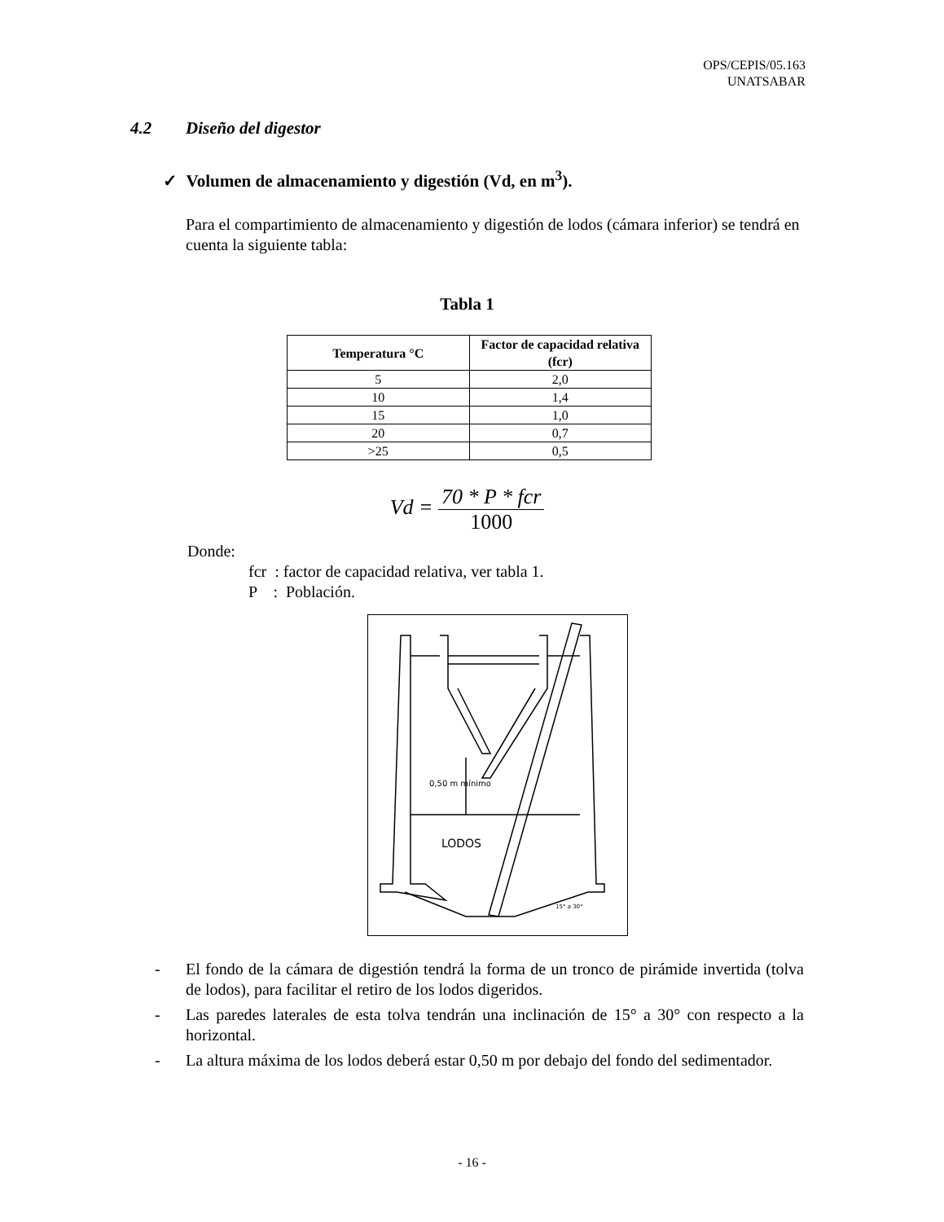OPS/CEPIS/05.163
UNATSABAR
4.2 Diseño del digestor
✓ Volumen de almacenamiento y digestión (Vd, en m<sup>3</sup>).
Para el compartimiento de almacenamiento y digestión de lodos (cámara inferior) se tendrá en cuenta la siguiente tabla:
Tabla 1
| Temperatura °C | Factor de capacidad relativa (fcr) |
| --- | --- |
| 5 | 2,0 |
| 10 | 1,4 |
| 15 | 1,0 |
| 20 | 0,7 |
| >25 | 0,5 |
Vd = 70 * P * fcr 1000
Donde:
fcr : factor de capacidad relativa, ver tabla 1.
P : Población.
0,50 m mínimo
LODOS
15° a 30°
- El fondo de la cámara de digestión tendrá la forma de un tronco de pirámide invertida (tolva de lodos), para facilitar el retiro de los lodos digeridos.
- Las paredes laterales de esta tolva tendrán una inclinación de 15° a 30° con respecto a la horizontal.
- La altura máxima de los lodos deberá estar 0,50 m por debajo del fondo del sedimentador.
- 16 -